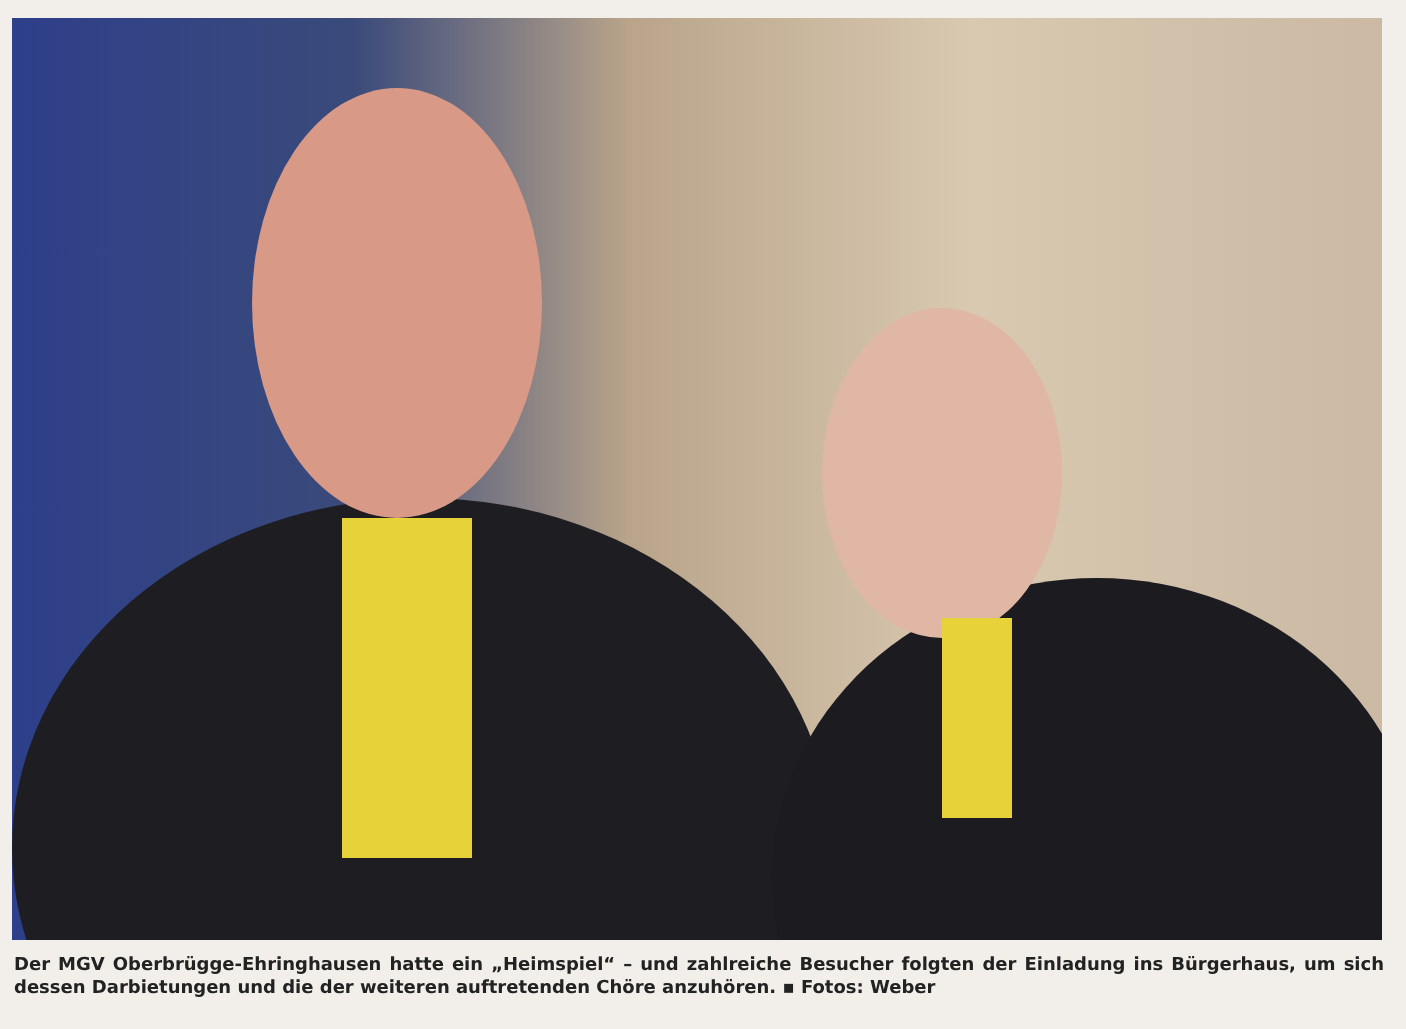Der MGV Oberbrügge-Ehringhausen hatte ein „Heimspiel“ – und zahlreiche Besucher folgten der Einladung ins Bürgerhaus, um sich dessen Darbietungen und die der weiteren auftretenden Chöre anzuhören. ▪ Fotos: Weber